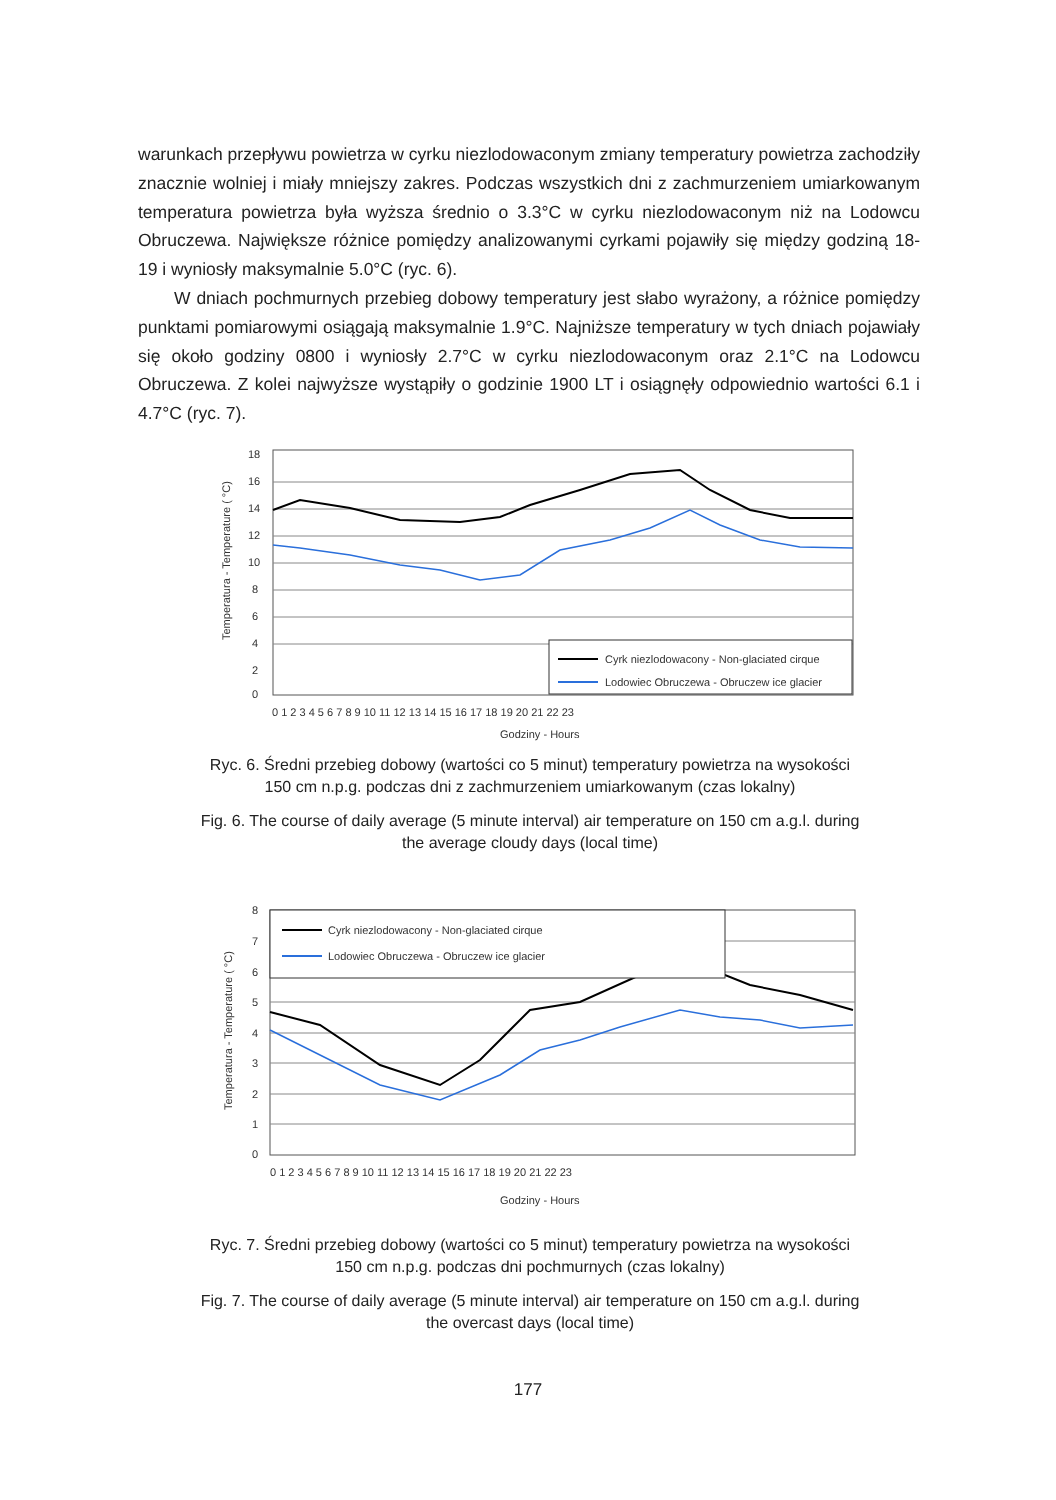warunkach przepływu powietrza w cyrku niezlodowaconym zmiany temperatury powietrza zachodziły znacznie wolniej i miały mniejszy zakres. Podczas wszystkich dni z zachmurzeniem umiarkowanym temperatura powietrza była wyższa średnio o 3.3°C w cyrku niezlodowaconym niż na Lodowcu Obruczewa. Największe różnice pomiędzy analizowanymi cyrkami pojawiły się między godziną 18-19 i wyniosły maksymalnie 5.0°C (ryc. 6).
W dniach pochmurnych przebieg dobowy temperatury jest słabo wyrażony, a różnice pomiędzy punktami pomiarowymi osiągają maksymalnie 1.9°C. Najniższe temperatury w tych dniach pojawiały się około godziny 0800 i wyniosły 2.7°C w cyrku niezlodowaconym oraz 2.1°C na Lodowcu Obruczewa. Z kolei najwyższe wystąpiły o godzinie 1900 LT i osiągnęły odpowiednio wartości 6.1 i 4.7°C (ryc. 7).
18
16
14
12
10
8
6
4
2
0
Cyrk niezlodowacony - Non-glaciated cirque
Lodowiec Obruczewa - Obruczew ice glacier
0 1 2 3 4 5 6 7 8 9 10 11 12 13 14 15 16 17 18 19 20 21 22 23
Godziny - Hours
Temperatura - Temperature ( °C)
Ryc. 6. Średni przebieg dobowy (wartości co 5 minut) temperatury powietrza na wysokości 150 cm n.p.g. podczas dni z zachmurzeniem umiarkowanym (czas lokalny)
Fig. 6. The course of daily average (5 minute interval) air temperature on 150 cm a.g.l. during the average cloudy days (local time)
8
7
6
5
4
3
2
1
0
Cyrk niezlodowacony - Non-glaciated cirque
Lodowiec Obruczewa - Obruczew ice glacier
0 1 2 3 4 5 6 7 8 9 10 11 12 13 14 15 16 17 18 19 20 21 22 23
Godziny - Hours
Temperatura - Temperature ( °C)
Ryc. 7. Średni przebieg dobowy (wartości co 5 minut) temperatury powietrza na wysokości 150 cm n.p.g. podczas dni pochmurnych (czas lokalny)
Fig. 7. The course of daily average (5 minute interval) air temperature on 150 cm a.g.l. during the overcast days (local time)
177